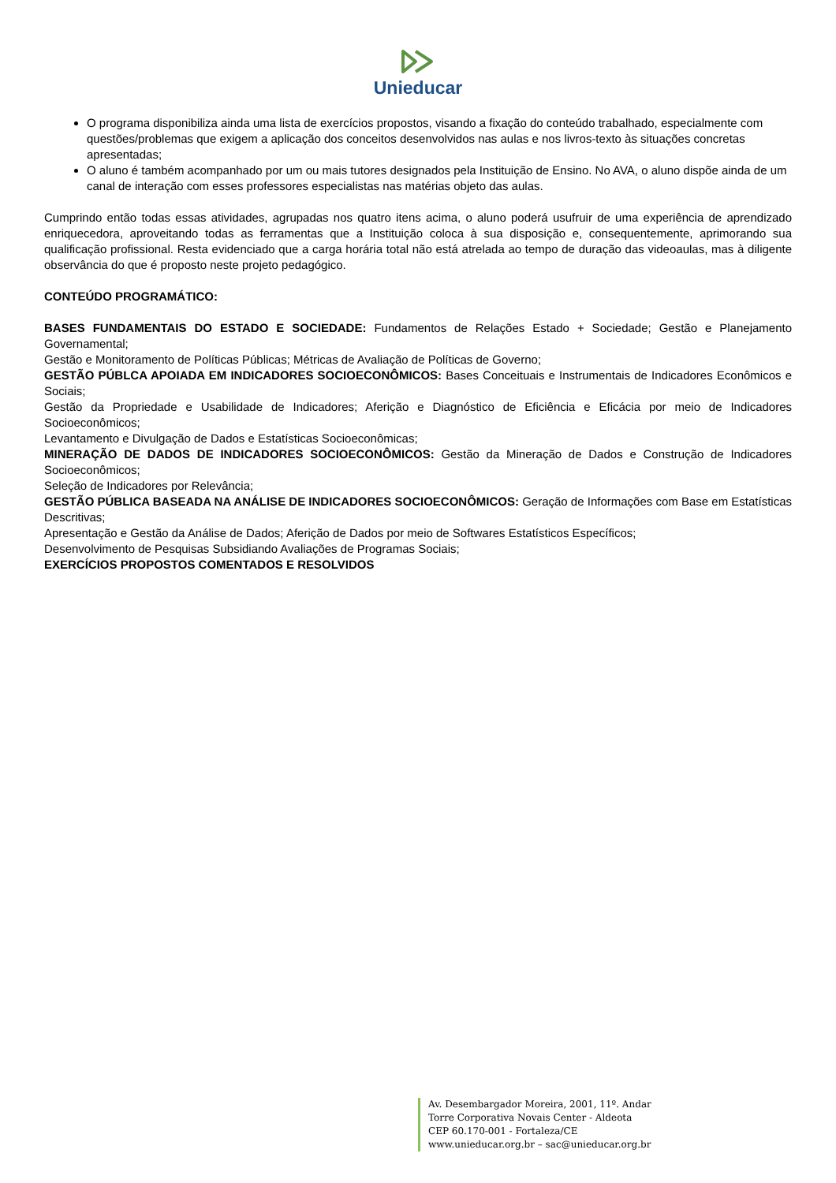Unieducar
O programa disponibiliza ainda uma lista de exercícios propostos, visando a fixação do conteúdo trabalhado, especialmente com questões/problemas que exigem a aplicação dos conceitos desenvolvidos nas aulas e nos livros-texto às situações concretas apresentadas;
O aluno é também acompanhado por um ou mais tutores designados pela Instituição de Ensino. No AVA, o aluno dispõe ainda de um canal de interação com esses professores especialistas nas matérias objeto das aulas.
Cumprindo então todas essas atividades, agrupadas nos quatro itens acima, o aluno poderá usufruir de uma experiência de aprendizado enriquecedora, aproveitando todas as ferramentas que a Instituição coloca à sua disposição e, consequentemente, aprimorando sua qualificação profissional. Resta evidenciado que a carga horária total não está atrelada ao tempo de duração das videoaulas, mas à diligente observância do que é proposto neste projeto pedagógico.
CONTEÚDO PROGRAMÁTICO:
BASES FUNDAMENTAIS DO ESTADO E SOCIEDADE: Fundamentos de Relações Estado + Sociedade; Gestão e Planejamento Governamental;
Gestão e Monitoramento de Políticas Públicas; Métricas de Avaliação de Políticas de Governo;
GESTÃO PÚBLCA APOIADA EM INDICADORES SOCIOECONÔMICOS: Bases Conceituais e Instrumentais de Indicadores Econômicos e Sociais;
Gestão da Propriedade e Usabilidade de Indicadores; Aferição e Diagnóstico de Eficiência e Eficácia por meio de Indicadores Socioeconômicos;
Levantamento e Divulgação de Dados e Estatísticas Socioeconômicas;
MINERAÇÃO DE DADOS DE INDICADORES SOCIOECONÔMICOS: Gestão da Mineração de Dados e Construção de Indicadores Socioeconômicos;
Seleção de Indicadores por Relevância;
GESTÃO PÚBLICA BASEADA NA ANÁLISE DE INDICADORES SOCIOECONÔMICOS: Geração de Informações com Base em Estatísticas Descritivas;
Apresentação e Gestão da Análise de Dados; Aferição de Dados por meio de Softwares Estatísticos Específicos;
Desenvolvimento de Pesquisas Subsidiando Avaliações de Programas Sociais;
EXERCÍCIOS PROPOSTOS COMENTADOS E RESOLVIDOS
Av. Desembargador Moreira, 2001, 11º. Andar
Torre Corporativa Novais Center - Aldeota
CEP 60.170-001 - Fortaleza/CE
www.unieducar.org.br – sac@unieducar.org.br